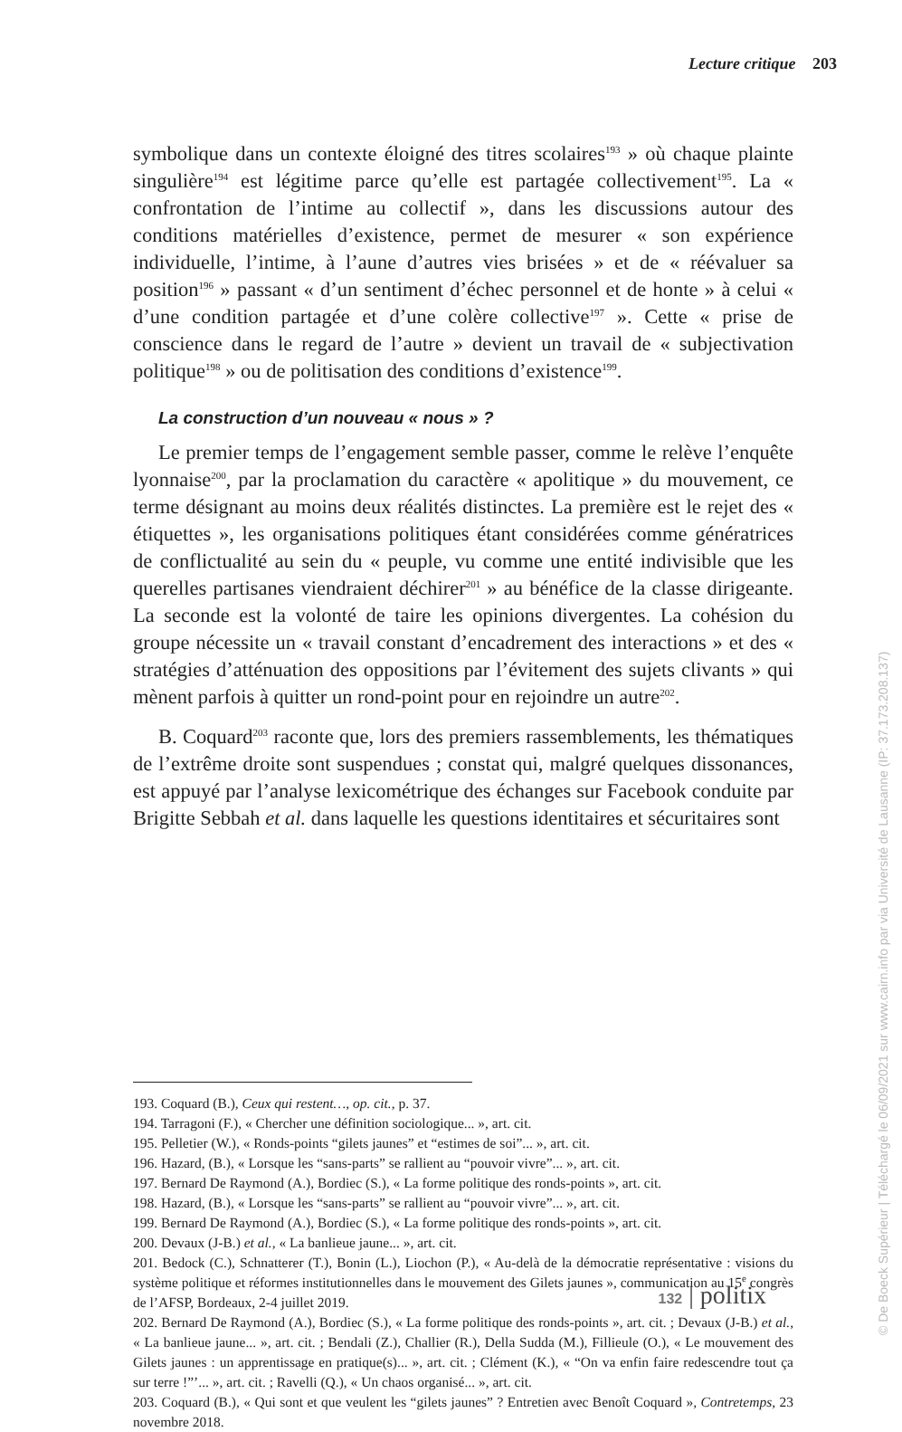Lecture critique 203
symbolique dans un contexte éloigné des titres scolaires<sup>193</sup> » où chaque plainte singulière<sup>194</sup> est légitime parce qu’elle est partagée collectivement<sup>195</sup>. La « confrontation de l’intime au collectif », dans les discussions autour des conditions matérielles d’existence, permet de mesurer « son expérience individuelle, l’intime, à l’aune d’autres vies brisées » et de « réévaluer sa position<sup>196</sup> » passant « d’un sentiment d’échec personnel et de honte » à celui « d’une condition partagée et d’une colère collective<sup>197</sup> ». Cette « prise de conscience dans le regard de l’autre » devient un travail de « subjectivation politique<sup>198</sup> » ou de politisation des conditions d’existence<sup>199</sup>.
La construction d’un nouveau « nous » ?
Le premier temps de l’engagement semble passer, comme le relève l’enquête lyonnaise<sup>200</sup>, par la proclamation du caractère « apolitique » du mouvement, ce terme désignant au moins deux réalités distinctes. La première est le rejet des « étiquettes », les organisations politiques étant considérées comme génératrices de conflictualité au sein du « peuple, vu comme une entité indivisible que les querelles partisanes viendraient déchirer<sup>201</sup> » au bénéfice de la classe dirigeante. La seconde est la volonté de taire les opinions divergentes. La cohésion du groupe nécessite un « travail constant d’encadrement des interactions » et des « stratégies d’atténuation des oppositions par l’évitement des sujets clivants » qui mènent parfois à quitter un rond-point pour en rejoindre un autre<sup>202</sup>.
B. Coquard<sup>203</sup> raconte que, lors des premiers rassemblements, les thématiques de l’extrême droite sont suspendues ; constat qui, malgré quelques dissonances, est appuyé par l’analyse lexicométrique des échanges sur Facebook conduite par Brigitte Sebbah et al. dans laquelle les questions identitaires et sécuritaires sont
193. Coquard (B.), Ceux qui restent…, op. cit., p. 37.
194. Tarragoni (F.), « Chercher une définition sociologique... », art. cit.
195. Pelletier (W.), « Ronds-points “gilets jaunes” et “estimes de soi”... », art. cit.
196. Hazard, (B.), « Lorsque les “sans-parts” se rallient au “pouvoir vivre”... », art. cit.
197. Bernard De Raymond (A.), Bordiec (S.), « La forme politique des ronds-points », art. cit.
198. Hazard, (B.), « Lorsque les “sans-parts” se rallient au “pouvoir vivre”... », art. cit.
199. Bernard De Raymond (A.), Bordiec (S.), « La forme politique des ronds-points », art. cit.
200. Devaux (J-B.) et al., « La banlieue jaune... », art. cit.
201. Bedock (C.), Schnatterer (T.), Bonin (L.), Liochon (P.), « Au-delà de la démocratie représentative : visions du système politique et réformes institutionnelles dans le mouvement des Gilets jaunes », communication au 15<sup>e</sup> congrès de l’AFSP, Bordeaux, 2-4 juillet 2019.
202. Bernard De Raymond (A.), Bordiec (S.), « La forme politique des ronds-points », art. cit. ; Devaux (J-B.) et al., « La banlieue jaune... », art. cit. ; Bendali (Z.), Challier (R.), Della Sudda (M.), Fillieule (O.), « Le mouvement des Gilets jaunes : un apprentissage en pratique(s)... », art. cit. ; Clément (K.), « “On va enfin faire redescendre tout ça sur terre !”’... », art. cit. ; Ravelli (Q.), « Un chaos organisé... », art. cit.
203. Coquard (B.), « Qui sont et que veulent les “gilets jaunes” ? Entretien avec Benoît Coquard », Contretemps, 23 novembre 2018.
132 | politix
© De Boeck Supérieur | Téléchargé le 06/09/2021 sur www.cairn.info par via Université de Lausanne (IP: 37.173.208.137)